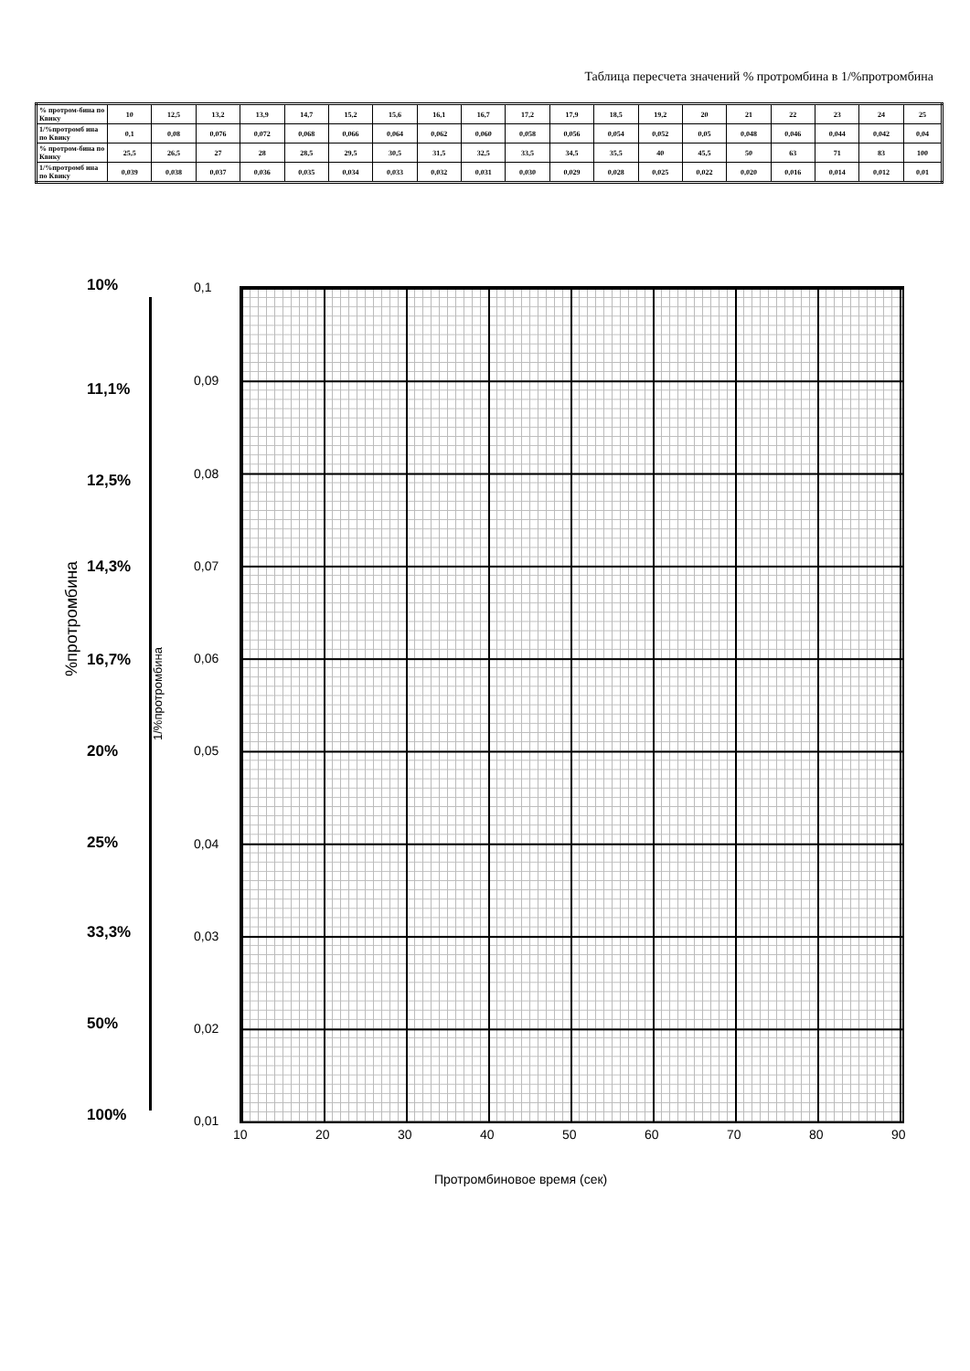Таблица пересчета значений % протромбина в 1/%протромбина
| % протром-бина по Квику | 10 | 12,5 | 13,2 | 13,9 | 14,7 | 15,2 | 15,6 | 16,1 | 16,7 | 17,2 | 17,9 | 18,5 | 19,2 | 20 | 21 | 22 | 23 | 24 | 25 |
| 1/%протромб ина по Квику | 0,1 | 0,08 | 0,076 | 0,072 | 0,068 | 0,066 | 0,064 | 0,062 | 0,060 | 0,058 | 0,056 | 0,054 | 0,052 | 0,05 | 0,048 | 0,046 | 0,044 | 0,042 | 0,04 |
| % протром-бина по Квику | 25,5 | 26,5 | 27 | 28 | 28,5 | 29,5 | 30,5 | 31,5 | 32,5 | 33,5 | 34,5 | 35,5 | 40 | 45,5 | 50 | 63 | 71 | 83 | 100 |
| 1/%протромб ина по Квику | 0,039 | 0,038 | 0,037 | 0,036 | 0,035 | 0,034 | 0,033 | 0,032 | 0,031 | 0,030 | 0,029 | 0,028 | 0,025 | 0,022 | 0,020 | 0,016 | 0,014 | 0,012 | 0,01 |
10%
11,1%
12,5%
14,3%
16,7%
20%
25%
33,3%
50%
100%
%протромбина
1/%протромбина
0,1
0,09
0,08
0,07
0,06
0,05
0,04
0,03
0,02
0,01
10 20 30 40 50 60 70 80 90
Протромбиновое время (сек)